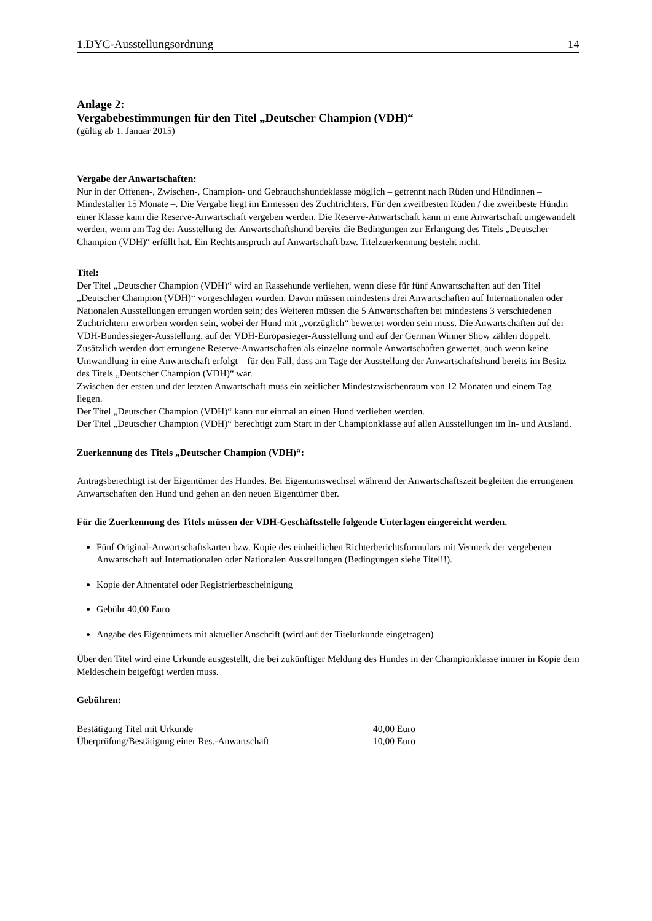1.DYC-Ausstellungsordnung 14
Anlage 2:
Vergabebestimmungen für den Titel „Deutscher Champion (VDH)“
(gültig ab 1. Januar 2015)
Vergabe der Anwartschaften:
Nur in der Offenen-, Zwischen-, Champion- und Gebrauchshundeklasse möglich – getrennt nach Rüden und Hündinnen – Mindestalter 15 Monate –. Die Vergabe liegt im Ermessen des Zuchtrichters. Für den zweitbesten Rüden / die zweitbeste Hündin einer Klasse kann die Reserve-Anwartschaft vergeben werden. Die Reserve-Anwartschaft kann in eine Anwartschaft umgewandelt werden, wenn am Tag der Ausstellung der Anwartschaftshund bereits die Bedingungen zur Erlangung des Titels „Deutscher Champion (VDH)“ erfüllt hat. Ein Rechtsanspruch auf Anwartschaft bzw. Titelzuerkennung besteht nicht.
Titel:
Der Titel „Deutscher Champion (VDH)“ wird an Rassehunde verliehen, wenn diese für fünf Anwartschaften auf den Titel „Deutscher Champion (VDH)“ vorgeschlagen wurden. Davon müssen mindestens drei Anwartschaften auf Internationalen oder Nationalen Ausstellungen errungen worden sein; des Weiteren müssen die 5 Anwartschaften bei mindestens 3 verschiedenen Zuchtrichtern erworben worden sein, wobei der Hund mit „vorzüglich“ bewertet worden sein muss. Die Anwartschaften auf der VDH-Bundessieger-Ausstellung, auf der VDH-Europasieger-Ausstellung und auf der German Winner Show zählen doppelt. Zusätzlich werden dort errungene Reserve-Anwartschaften als einzelne normale Anwartschaften gewertet, auch wenn keine Umwandlung in eine Anwartschaft erfolgt – für den Fall, dass am Tage der Ausstellung der Anwartschaftshund bereits im Besitz des Titels „Deutscher Champion (VDH)“ war.
Zwischen der ersten und der letzten Anwartschaft muss ein zeitlicher Mindestzwischenraum von 12 Monaten und einem Tag liegen.
Der Titel „Deutscher Champion (VDH)“ kann nur einmal an einen Hund verliehen werden.
Der Titel „Deutscher Champion (VDH)“ berechtigt zum Start in der Championklasse auf allen Ausstellungen im In- und Ausland.
Zuerkennung des Titels „Deutscher Champion (VDH)“:
Antragsberechtigt ist der Eigentümer des Hundes. Bei Eigentumswechsel während der Anwartschaftszeit begleiten die errungenen Anwartschaften den Hund und gehen an den neuen Eigentümer über.
Für die Zuerkennung des Titels müssen der VDH-Geschäftsstelle folgende Unterlagen eingereicht werden.
Fünf Original-Anwartschaftskarten bzw. Kopie des einheitlichen Richterberichtsformulars mit Vermerk der vergebenen Anwartschaft auf Internationalen oder Nationalen Ausstellungen (Bedingungen siehe Titel!!).
Kopie der Ahnentafel oder Registrierbescheinigung
Gebühr 40,00 Euro
Angabe des Eigentümers mit aktueller Anschrift (wird auf der Titelurkunde eingetragen)
Über den Titel wird eine Urkunde ausgestellt, die bei zukünftiger Meldung des Hundes in der Championklasse immer in Kopie dem Meldeschein beigefügt werden muss.
Gebühren:
| Bestätigung Titel mit Urkunde | 40,00 Euro |
| Überprüfung/Bestätigung einer Res.-Anwartschaft | 10,00 Euro |